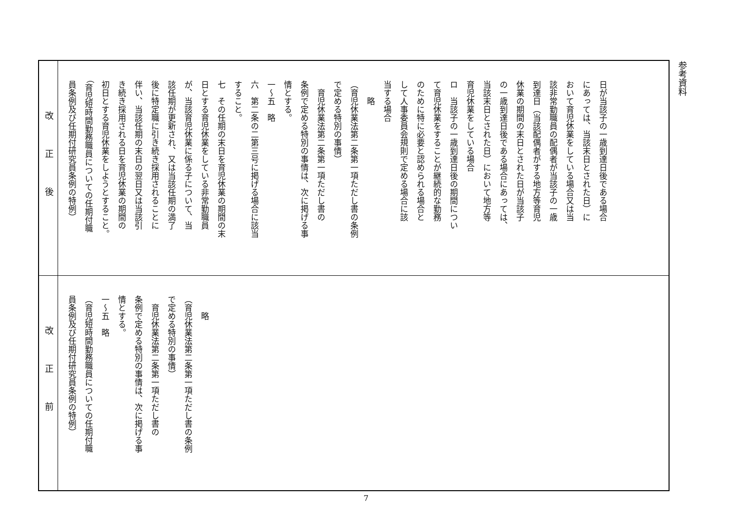参考資料
| 改正後 | 日が当該子の一歳到達日後である場合 にあっては、当該末日とされた日）に おいて育児休業をしている場合又は当 該非常勤職員の配偶者が当該子の一歳 到達日（当該配偶者がする地方等育児 休業の期間の末日とされた日が当該子 の一歳到達日後である場合にあっては、 当該末日とされた日）において地方等 育児休業をしている場合 ロ 当該子の一歳到達日後の期間につい て育児休業をすることが継続的な勤務 のために特に必要と認められる場合と して人事委員会規則で定める場合に該 当する場合 略 （育児休業法第二条第一項ただし書の条例 で定める特別の事情） 育児休業法第二条第一項ただし書の 条例で定める特別の事情は、次に掲げる事 情とする。 一～五 略 六 第二条の二第三号に掲げる場合に該当 すること。 七 その任期の末日を育児休業の期間の末 日とする育児休業をしている非常勤職員 が、当該育児休業に係る子について、当 該任期が更新され、又は当該任期の満了 後に特定職に引き続き採用されることに 伴い、当該任期の末日の翌日又は当該引 き続き採用される日を育児休業の期間の 初日とする育児休業をしようとすること。 （育児短時間勤務職員についての任期付職 員条例及び任期付研究員条例の特例） |
| 改正前 | 略 （育児休業法第二条第一項ただし書の条例 で定める特別の事情） 育児休業法第二条第一項ただし書の 条例で定める特別の事情は、次に掲げる事 情とする。 一～五 略 （育児短時間勤務職員についての任期付職 員条例及び任期付研究員条例の特例） |
7